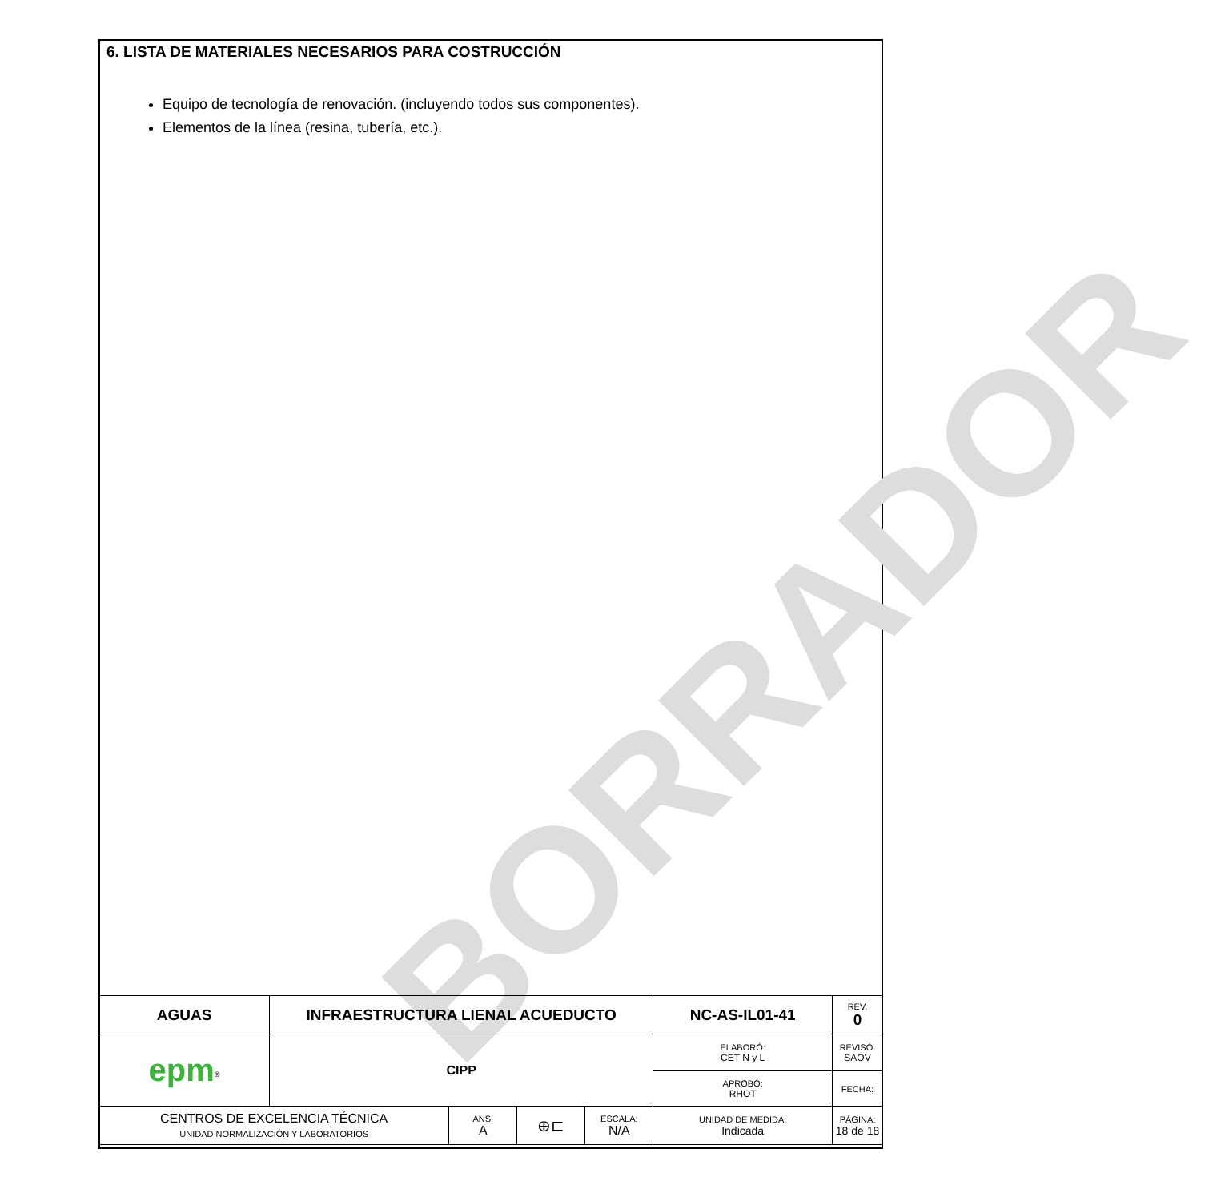BORRADOR
6. LISTA DE MATERIALES NECESARIOS PARA COSTRUCCIÓN
Equipo de tecnología de renovación. (incluyendo todos sus componentes).
Elementos de la línea (resina, tubería, etc.).
| AGUAS | INFRAESTRUCTURA LIENAL ACUEDUCTO | | | | NC-AS-IL01-41 | | REV. 0 |
| epm<sup>®</sup> | CIPP | | | | ELABORÓ: CET N y L | REVISÓ: SAOV | |
| | | | | | APROBÓ: RHOT | FECHA: | |
| CENTROS DE EXCELENCIA TÉCNICA UNIDAD NORMALIZACIÓN Y LABORATORIOS | | ANSI A | ⊕⊏ | ESCALA: N/A | UNIDAD DE MEDIDA: Indicada | PÁGINA: 18 de 18 | |